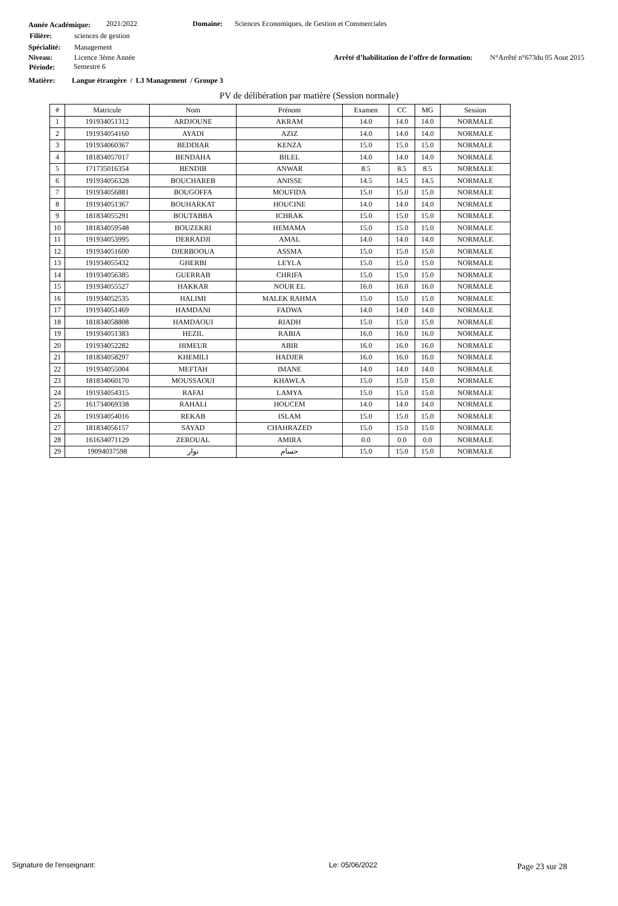Année Académique: 2021/2022 Domaine: Sciences Economiques, de Gestion et Commerciales
Filière: sciences de gestion
Spécialité: Management
Niveau: Licence 3ème Année Arrêté d’habilitation de l’offre de formation: N°Arrêté n°673du 05 Aout 2015
Période: Semestre 6
Matière: Langue étrangère / L3 Management / Groupe 3
PV de délibération par matière (Session normale)
| # | Matricule | Nom | Prénom | Examen | CC | MG | Session |
| --- | --- | --- | --- | --- | --- | --- | --- |
| 1 | 191934051312 | ARDJOUNE | AKRAM | 14.0 | 14.0 | 14.0 | NORMALE |
| 2 | 191934054160 | AYADI | AZIZ | 14.0 | 14.0 | 14.0 | NORMALE |
| 3 | 191934060367 | BEDDIAR | KENZA | 15.0 | 15.0 | 15.0 | NORMALE |
| 4 | 181834057017 | BENDAHA | BILEL | 14.0 | 14.0 | 14.0 | NORMALE |
| 5 | 171735016354 | BENDIB | ANWAR | 8.5 | 8.5 | 8.5 | NORMALE |
| 6 | 191934056328 | BOUCHAREB | ANISSE | 14.5 | 14.5 | 14.5 | NORMALE |
| 7 | 191934056881 | BOUGOFFA | MOUFIDA | 15.0 | 15.0 | 15.0 | NORMALE |
| 8 | 191934051367 | BOUHARKAT | HOUCINE | 14.0 | 14.0 | 14.0 | NORMALE |
| 9 | 181834055291 | BOUTABBA | ICHRAK | 15.0 | 15.0 | 15.0 | NORMALE |
| 10 | 181834059548 | BOUZEKRI | HEMAMA | 15.0 | 15.0 | 15.0 | NORMALE |
| 11 | 191934053995 | DERRADJI | AMAL | 14.0 | 14.0 | 14.0 | NORMALE |
| 12 | 191934051600 | DJERBOOUA | ASSMA | 15.0 | 15.0 | 15.0 | NORMALE |
| 13 | 191934055432 | GHERBI | LEYLA | 15.0 | 15.0 | 15.0 | NORMALE |
| 14 | 191934056385 | GUERRAB | CHRIFA | 15.0 | 15.0 | 15.0 | NORMALE |
| 15 | 191934055527 | HAKKAR | NOUR EL | 16.0 | 16.0 | 16.0 | NORMALE |
| 16 | 191934052535 | HALIMI | MALEK RAHMA | 15.0 | 15.0 | 15.0 | NORMALE |
| 17 | 191934051469 | HAMDANI | FADWA | 14.0 | 14.0 | 14.0 | NORMALE |
| 18 | 181834058808 | HAMDAOUI | RIADH | 15.0 | 15.0 | 15.0 | NORMALE |
| 19 | 191934051383 | HEZIL | RABIA | 16.0 | 16.0 | 16.0 | NORMALE |
| 20 | 191934052282 | HIMEUR | ABIR | 16.0 | 16.0 | 16.0 | NORMALE |
| 21 | 181834058297 | KHEMILI | HADJER | 16.0 | 16.0 | 16.0 | NORMALE |
| 22 | 191934055004 | MEFTAH | IMANE | 14.0 | 14.0 | 14.0 | NORMALE |
| 23 | 181834060170 | MOUSSAOUI | KHAWLA | 15.0 | 15.0 | 15.0 | NORMALE |
| 24 | 191934054315 | RAFAI | LAMYA | 15.0 | 15.0 | 15.0 | NORMALE |
| 25 | 161734069338 | RAHALI | HOUCEM | 14.0 | 14.0 | 14.0 | NORMALE |
| 26 | 191934054016 | REKAB | ISLAM | 15.0 | 15.0 | 15.0 | NORMALE |
| 27 | 181834056157 | SAYAD | CHAHRAZED | 15.0 | 15.0 | 15.0 | NORMALE |
| 28 | 161634071129 | ZEROUAL | AMIRA | 0.0 | 0.0 | 0.0 | NORMALE |
| 29 | 19094037598 | نوار | حسام | 15.0 | 15.0 | 15.0 | NORMALE |
Signature de l'enseignant: Le: 05/06/2022 Page 23 sur 28